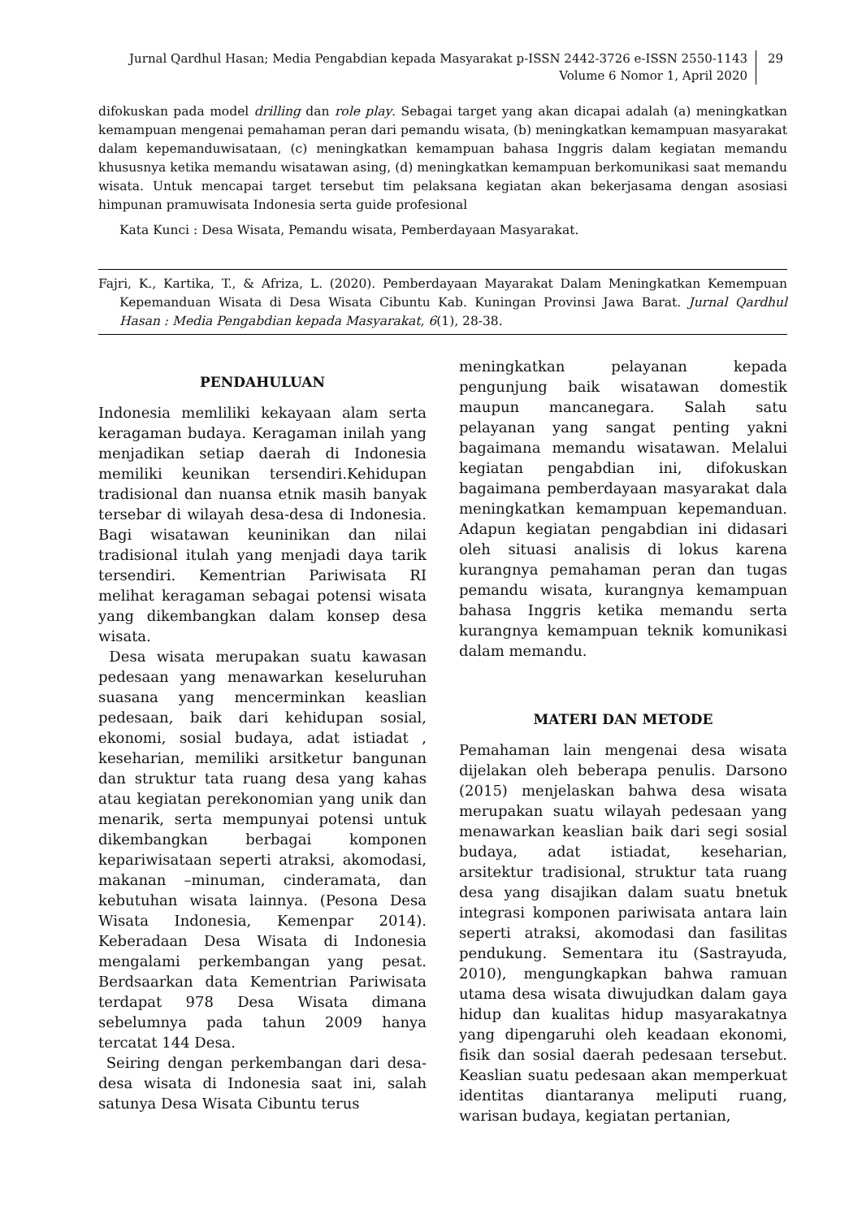Jurnal Qardhul Hasan; Media Pengabdian kepada Masyarakat p-ISSN 2442-3726 e-ISSN 2550-1143
Volume 6 Nomor 1, April 2020
29
difokuskan pada model drilling dan role play. Sebagai target yang akan dicapai adalah (a) meningkatkan kemampuan mengenai pemahaman peran dari pemandu wisata, (b) meningkatkan kemampuan masyarakat dalam kepemanduwisataan, (c) meningkatkan kemampuan bahasa Inggris dalam kegiatan memandu khususnya ketika memandu wisatawan asing, (d) meningkatkan kemampuan berkomunikasi saat memandu wisata. Untuk mencapai target tersebut tim pelaksana kegiatan akan bekerjasama dengan asosiasi himpunan pramuwisata Indonesia serta guide profesional
Kata Kunci : Desa Wisata, Pemandu wisata, Pemberdayaan Masyarakat.
Fajri, K., Kartika, T., & Afriza, L. (2020). Pemberdayaan Mayarakat Dalam Meningkatkan Kemempuan Kepemanduan Wisata di Desa Wisata Cibuntu Kab. Kuningan Provinsi Jawa Barat. Jurnal Qardhul Hasan : Media Pengabdian kepada Masyarakat, 6(1), 28-38.
PENDAHULUAN
Indonesia memliliki kekayaan alam serta keragaman budaya. Keragaman inilah yang menjadikan setiap daerah di Indonesia memiliki keunikan tersendiri.Kehidupan tradisional dan nuansa etnik masih banyak tersebar di wilayah desa-desa di Indonesia. Bagi wisatawan keuninikan dan nilai tradisional itulah yang menjadi daya tarik tersendiri. Kementrian Pariwisata RI melihat keragaman sebagai potensi wisata yang dikembangkan dalam konsep desa wisata.
Desa wisata merupakan suatu kawasan pedesaan yang menawarkan keseluruhan suasana yang mencerminkan keaslian pedesaan, baik dari kehidupan sosial, ekonomi, sosial budaya, adat istiadat , keseharian, memiliki arsitketur bangunan dan struktur tata ruang desa yang kahas atau kegiatan perekonomian yang unik dan menarik, serta mempunyai potensi untuk dikembangkan berbagai komponen kepariwisataan seperti atraksi, akomodasi, makanan –minuman, cinderamata, dan kebutuhan wisata lainnya. (Pesona Desa Wisata Indonesia, Kemenpar 2014). Keberadaan Desa Wisata di Indonesia mengalami perkembangan yang pesat. Berdsaarkan data Kementrian Pariwisata terdapat 978 Desa Wisata dimana sebelumnya pada tahun 2009 hanya tercatat 144 Desa.
Seiring dengan perkembangan dari desa-desa wisata di Indonesia saat ini, salah satunya Desa Wisata Cibuntu terus
meningkatkan pelayanan kepada pengunjung baik wisatawan domestik maupun mancanegara. Salah satu pelayanan yang sangat penting yakni bagaimana memandu wisatawan. Melalui kegiatan pengabdian ini, difokuskan bagaimana pemberdayaan masyarakat dala meningkatkan kemampuan kepemanduan. Adapun kegiatan pengabdian ini didasari oleh situasi analisis di lokus karena kurangnya pemahaman peran dan tugas pemandu wisata, kurangnya kemampuan bahasa Inggris ketika memandu serta kurangnya kemampuan teknik komunikasi dalam memandu.
MATERI DAN METODE
Pemahaman lain mengenai desa wisata dijelakan oleh beberapa penulis. Darsono (2015) menjelaskan bahwa desa wisata merupakan suatu wilayah pedesaan yang menawarkan keaslian baik dari segi sosial budaya, adat istiadat, keseharian, arsitektur tradisional, struktur tata ruang desa yang disajikan dalam suatu bnetuk integrasi komponen pariwisata antara lain seperti atraksi, akomodasi dan fasilitas pendukung. Sementara itu (Sastrayuda, 2010), mengungkapkan bahwa ramuan utama desa wisata diwujudkan dalam gaya hidup dan kualitas hidup masyarakatnya yang dipengaruhi oleh keadaan ekonomi, fisik dan sosial daerah pedesaan tersebut. Keaslian suatu pedesaan akan memperkuat identitas diantaranya meliputi ruang, warisan budaya, kegiatan pertanian,